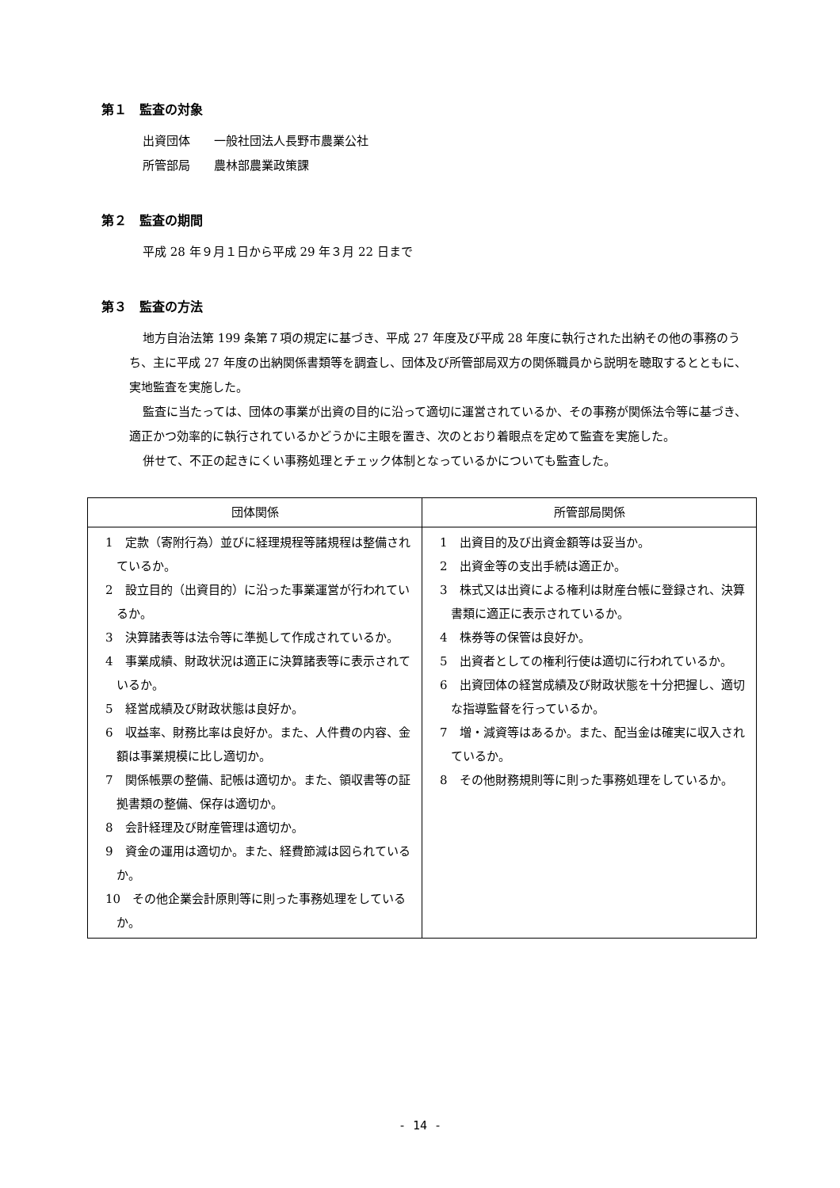第１　監査の対象
出資団体　　一般社団法人長野市農業公社
所管部局　　農林部農業政策課
第２　監査の期間
平成 28 年９月１日から平成 29 年３月 22 日まで
第３　監査の方法
地方自治法第 199 条第７項の規定に基づき、平成 27 年度及び平成 28 年度に執行された出納その他の事務のうち、主に平成 27 年度の出納関係書類等を調査し、団体及び所管部局双方の関係職員から説明を聴取するとともに、実地監査を実施した。
監査に当たっては、団体の事業が出資の目的に沿って適切に運営されているか、その事務が関係法令等に基づき、適正かつ効率的に執行されているかどうかに主眼を置き、次のとおり着眼点を定めて監査を実施した。
併せて、不正の起きにくい事務処理とチェック体制となっているかについても監査した。
| 団体関係 | 所管部局関係 |
| --- | --- |
| 1 定款（寄附行為）並びに経理規程等諸規程は整備されているか。 2 設立目的（出資目的）に沿った事業運営が行われているか。 3 決算諸表等は法令等に準拠して作成されているか。 4 事業成績、財政状況は適正に決算諸表等に表示されているか。 5 経営成績及び財政状態は良好か。 6 収益率、財務比率は良好か。また、人件費の内容、金額は事業規模に比し適切か。 7 関係帳票の整備、記帳は適切か。また、領収書等の証拠書類の整備、保存は適切か。 8 会計経理及び財産管理は適切か。 9 資金の運用は適切か。また、経費節減は図られているか。 10 その他企業会計原則等に則った事務処理をしているか。 | 1 出資目的及び出資金額等は妥当か。 2 出資金等の支出手続は適正か。 3 株式又は出資による権利は財産台帳に登録され、決算書類に適正に表示されているか。 4 株券等の保管は良好か。 5 出資者としての権利行使は適切に行われているか。 6 出資団体の経営成績及び財政状態を十分把握し、適切な指導監督を行っているか。 7 増・減資等はあるか。また、配当金は確実に収入されているか。 8 その他財務規則等に則った事務処理をしているか。 |
- 14 -